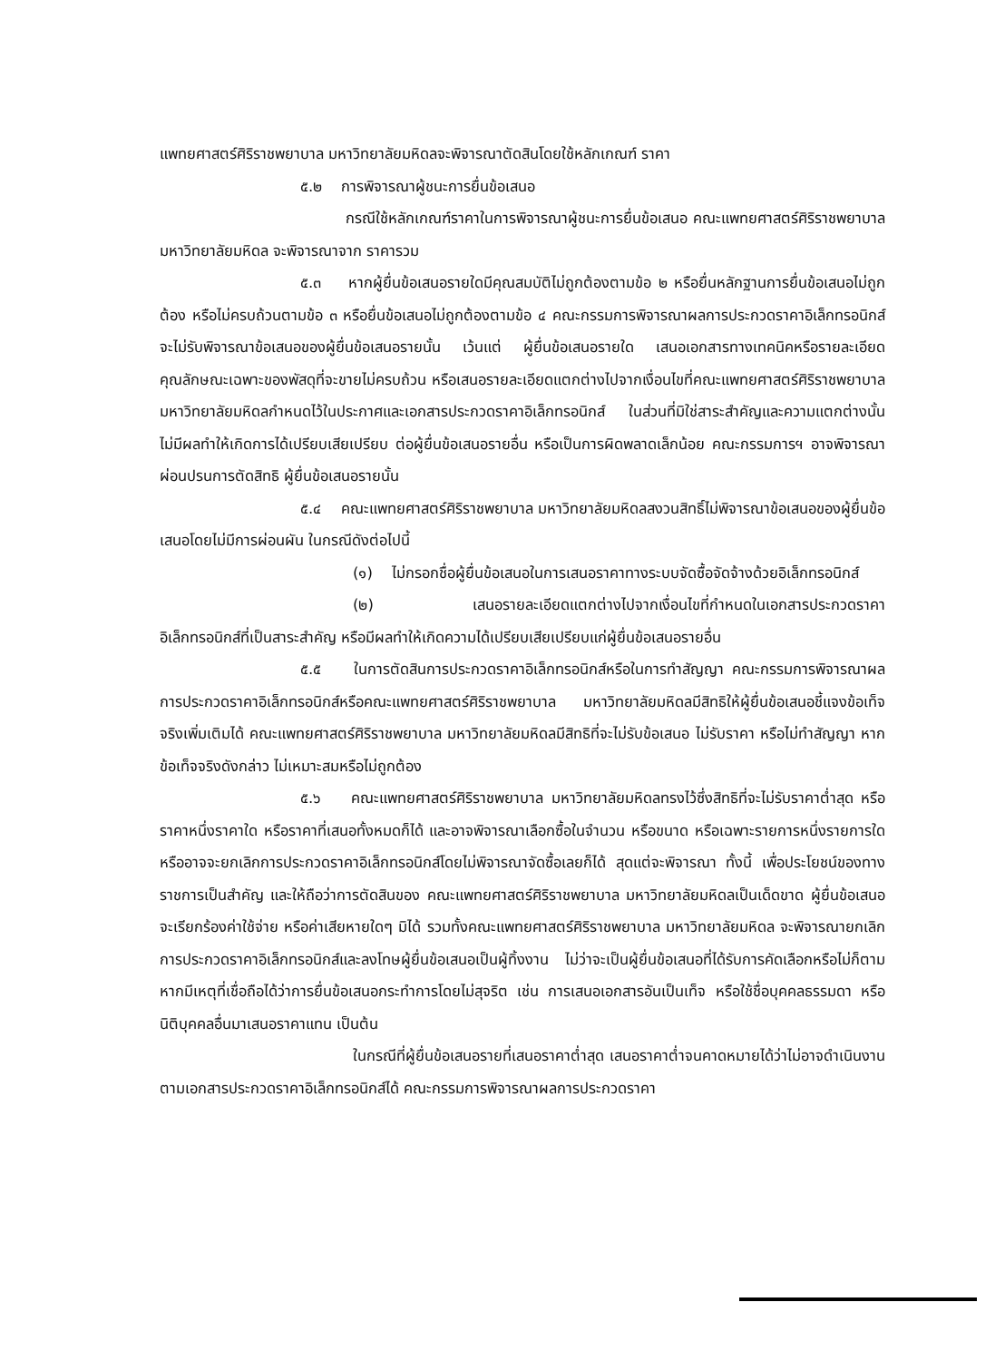แพทยศาสตร์ศิริราชพยาบาล มหาวิทยาลัยมหิดลจะพิจารณาตัดสินโดยใช้หลักเกณฑ์ ราคา
๕.๒ การพิจารณาผู้ชนะการยื่นข้อเสนอ
กรณีใช้หลักเกณฑ์ราคาในการพิจารณาผู้ชนะการยื่นข้อเสนอ คณะแพทยศาสตร์ศิริราชพยาบาล มหาวิทยาลัยมหิดล จะพิจารณาจาก ราคารวม
๕.๓ หากผู้ยื่นข้อเสนอรายใดมีคุณสมบัติไม่ถูกต้องตามข้อ ๒ หรือยื่นหลักฐานการยื่นข้อเสนอไม่ถูกต้อง หรือไม่ครบถ้วนตามข้อ ๓ หรือยื่นข้อเสนอไม่ถูกต้องตามข้อ ๔ คณะกรรมการพิจารณาผลการประกวดราคาอิเล็กทรอนิกส์จะไม่รับพิจารณาข้อเสนอของผู้ยื่นข้อเสนอรายนั้น เว้นแต่ ผู้ยื่นข้อเสนอรายใด เสนอเอกสารทางเทคนิคหรือรายละเอียดคุณลักษณะเฉพาะของพัสดุที่จะขายไม่ครบถ้วน หรือเสนอรายละเอียดแตกต่างไปจากเงื่อนไขที่คณะแพทยศาสตร์ศิริราชพยาบาล มหาวิทยาลัยมหิดลกำหนดไว้ในประกาศและเอกสารประกวดราคาอิเล็กทรอนิกส์ ในส่วนที่มิใช่สาระสำคัญและความแตกต่างนั้นไม่มีผลทำให้เกิดการได้เปรียบเสียเปรียบ ต่อผู้ยื่นข้อเสนอรายอื่น หรือเป็นการผิดพลาดเล็กน้อย คณะกรรมการฯ อาจพิจารณาผ่อนปรนการตัดสิทธิ ผู้ยื่นข้อเสนอรายนั้น
๕.๔ คณะแพทยศาสตร์ศิริราชพยาบาล มหาวิทยาลัยมหิดลสงวนสิทธิ์ไม่พิจารณาข้อเสนอของผู้ยื่นข้อเสนอโดยไม่มีการผ่อนผัน ในกรณีดังต่อไปนี้
(๑) ไม่กรอกชื่อผู้ยื่นข้อเสนอในการเสนอราคาทางระบบจัดซื้อจัดจ้างด้วยอิเล็กทรอนิกส์
(๒) เสนอรายละเอียดแตกต่างไปจากเงื่อนไขที่กำหนดในเอกสารประกวดราคาอิเล็กทรอนิกส์ที่เป็นสาระสำคัญ หรือมีผลทำให้เกิดความได้เปรียบเสียเปรียบแก่ผู้ยื่นข้อเสนอรายอื่น
๕.๕ ในการตัดสินการประกวดราคาอิเล็กทรอนิกส์หรือในการทำสัญญา คณะกรรมการพิจารณาผลการประกวดราคาอิเล็กทรอนิกส์หรือคณะแพทยศาสตร์ศิริราชพยาบาล มหาวิทยาลัยมหิดลมีสิทธิให้ผู้ยื่นข้อเสนอชี้แจงข้อเท็จจริงเพิ่มเติมได้ คณะแพทยศาสตร์ศิริราชพยาบาล มหาวิทยาลัยมหิดลมีสิทธิที่จะไม่รับข้อเสนอ ไม่รับราคา หรือไม่ทำสัญญา หากข้อเท็จจริงดังกล่าว ไม่เหมาะสมหรือไม่ถูกต้อง
๕.๖ คณะแพทยศาสตร์ศิริราชพยาบาล มหาวิทยาลัยมหิดลทรงไว้ซึ่งสิทธิที่จะไม่รับราคาต่ำสุด หรือราคาหนึ่งราคาใด หรือราคาที่เสนอทั้งหมดก็ได้ และอาจพิจารณาเลือกซื้อในจำนวน หรือขนาด หรือเฉพาะรายการหนึ่งรายการใด หรืออาจจะยกเลิกการประกวดราคาอิเล็กทรอนิกส์โดยไม่พิจารณาจัดซื้อเลยก็ได้ สุดแต่จะพิจารณา ทั้งนี้ เพื่อประโยชน์ของทางราชการเป็นสำคัญ และให้ถือว่าการตัดสินของ คณะแพทยศาสตร์ศิริราชพยาบาล มหาวิทยาลัยมหิดลเป็นเด็ดขาด ผู้ยื่นข้อเสนอจะเรียกร้องค่าใช้จ่าย หรือค่าเสียหายใดๆ มิได้ รวมทั้งคณะแพทยศาสตร์ศิริราชพยาบาล มหาวิทยาลัยมหิดล จะพิจารณายกเลิกการประกวดราคาอิเล็กทรอนิกส์และลงโทษผู้ยื่นข้อเสนอเป็นผู้ทิ้งงาน ไม่ว่าจะเป็นผู้ยื่นข้อเสนอที่ได้รับการคัดเลือกหรือไม่ก็ตาม หากมีเหตุที่เชื่อถือได้ว่าการยื่นข้อเสนอกระทำการโดยไม่สุจริต เช่น การเสนอเอกสารอันเป็นเท็จ หรือใช้ชื่อบุคคลธรรมดา หรือนิติบุคคลอื่นมาเสนอราคาแทน เป็นต้น
ในกรณีที่ผู้ยื่นข้อเสนอรายที่เสนอราคาต่ำสุด เสนอราคาต่ำจนคาดหมายได้ว่าไม่อาจดำเนินงานตามเอกสารประกวดราคาอิเล็กทรอนิกส์ได้ คณะกรรมการพิจารณาผลการประกวดราคา